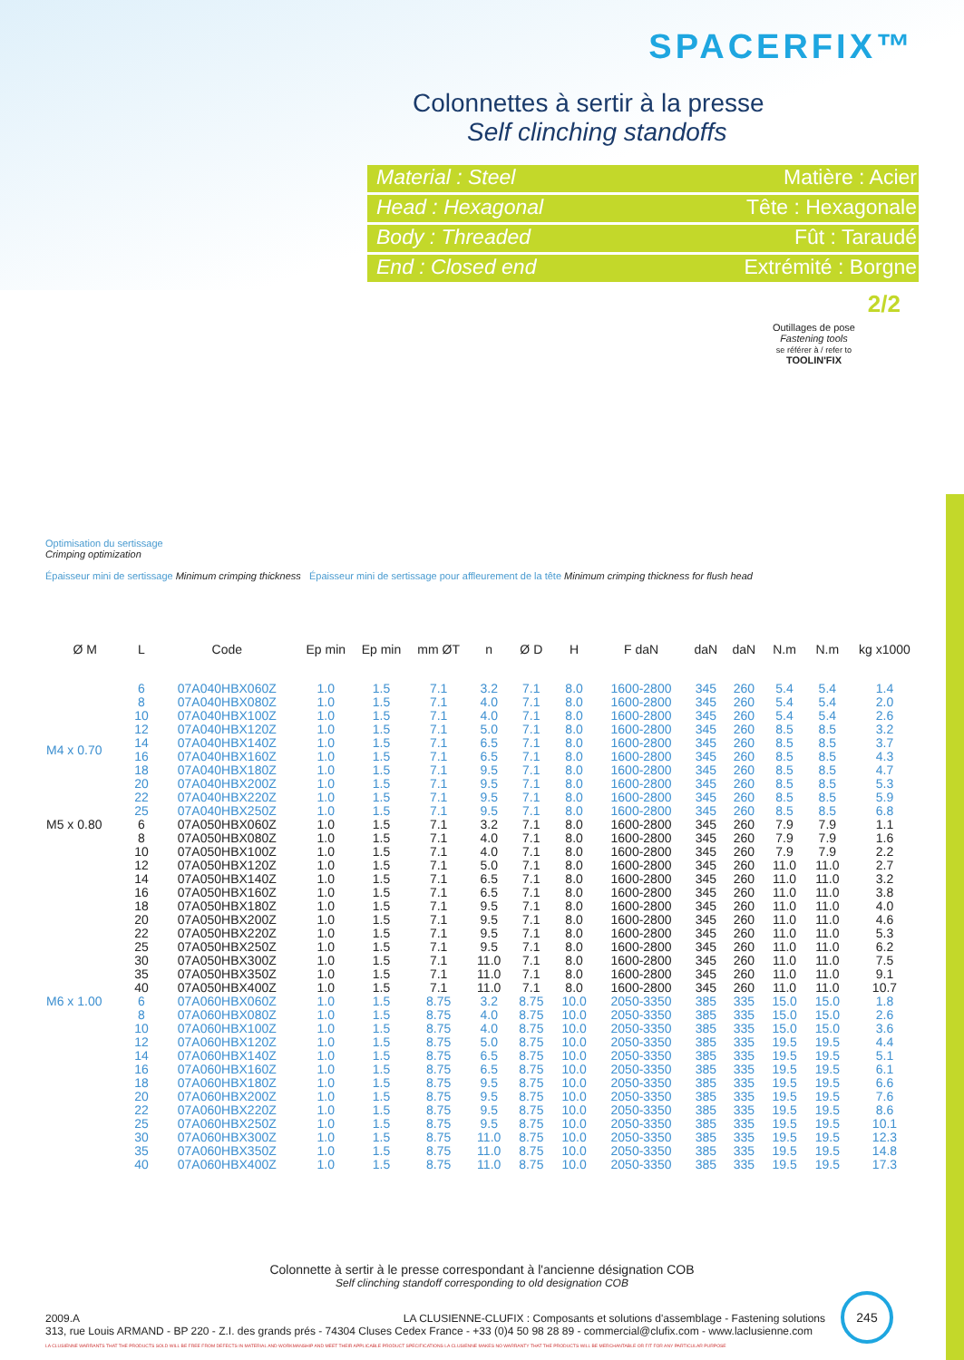SPACERFIX™
Colonnettes à sertir à la presse
Self clinching standoffs
Material : Steel Matière : Acier
Head : Hexagonal Tête : Hexagonale
Body : Threaded Fût : Taraudé
End : Closed end Extrémité : Borgne
2/2
Outillages de pose
Fastening tools
se référer à / refer to
TOOLIN'FIX
Optimisation du sertissage
Crimping optimization
Épaisseur mini de sertissage Minimum crimping thickness Épaisseur mini de sertissage pour affleurement de la tête Minimum crimping thickness for flush head
| Ø M | L | Code | Ep min | Ep min | mm ØT | n | Ø D | H | F daN | daN | daN | N.m | N.m | kg x1000 |
| --- | --- | --- | --- | --- | --- | --- | --- | --- | --- | --- | --- | --- | --- | --- |
| M4 x 0.70 | 6 8 10 12 14 16 18 20 22 25 | 07A040HBX060Z 07A040HBX080Z 07A040HBX100Z 07A040HBX120Z 07A040HBX140Z 07A040HBX160Z 07A040HBX180Z 07A040HBX200Z 07A040HBX220Z 07A040HBX250Z | 1.0 1.0 1.0 1.0 1.0 1.0 1.0 1.0 1.0 1.0 | 1.5 1.5 1.5 1.5 1.5 1.5 1.5 1.5 1.5 1.5 | 7.1 7.1 7.1 7.1 7.1 7.1 7.1 7.1 7.1 7.1 | 3.2 4.0 4.0 5.0 6.5 6.5 9.5 9.5 9.5 9.5 | 7.1 7.1 7.1 7.1 7.1 7.1 7.1 7.1 7.1 7.1 | 8.0 8.0 8.0 8.0 8.0 8.0 8.0 8.0 8.0 8.0 | 1600-2800 1600-2800 1600-2800 1600-2800 1600-2800 1600-2800 1600-2800 1600-2800 1600-2800 1600-2800 | 345 345 345 345 345 345 345 345 345 345 | 260 260 260 260 260 260 260 260 260 260 | 5.4 5.4 5.4 8.5 8.5 8.5 8.5 8.5 8.5 8.5 | 5.4 5.4 5.4 8.5 8.5 8.5 8.5 8.5 8.5 8.5 | 1.4 2.0 2.6 3.2 3.7 4.3 4.7 5.3 5.9 6.8 |
| M5 x 0.80 | 6 8 10 12 14 16 18 20 22 25 30 35 40 | 07A050HBX060Z 07A050HBX080Z 07A050HBX100Z 07A050HBX120Z 07A050HBX140Z 07A050HBX160Z 07A050HBX180Z 07A050HBX200Z 07A050HBX220Z 07A050HBX250Z 07A050HBX300Z 07A050HBX350Z 07A050HBX400Z | 1.0 1.0 1.0 1.0 1.0 1.0 1.0 1.0 1.0 1.0 1.0 1.0 1.0 | 1.5 1.5 1.5 1.5 1.5 1.5 1.5 1.5 1.5 1.5 1.5 1.5 1.5 | 7.1 7.1 7.1 7.1 7.1 7.1 7.1 7.1 7.1 7.1 7.1 7.1 7.1 | 3.2 4.0 4.0 5.0 6.5 6.5 9.5 9.5 9.5 9.5 11.0 11.0 11.0 | 7.1 7.1 7.1 7.1 7.1 7.1 7.1 7.1 7.1 7.1 7.1 7.1 7.1 | 8.0 8.0 8.0 8.0 8.0 8.0 8.0 8.0 8.0 8.0 8.0 8.0 8.0 | 1600-2800 1600-2800 1600-2800 1600-2800 1600-2800 1600-2800 1600-2800 1600-2800 1600-2800 1600-2800 1600-2800 1600-2800 1600-2800 | 345 345 345 345 345 345 345 345 345 345 345 345 345 | 260 260 260 260 260 260 260 260 260 260 260 260 260 | 7.9 7.9 7.9 11.0 11.0 11.0 11.0 11.0 11.0 11.0 11.0 11.0 11.0 | 7.9 7.9 7.9 11.0 11.0 11.0 11.0 11.0 11.0 11.0 11.0 11.0 11.0 | 1.1 1.6 2.2 2.7 3.2 3.8 4.0 4.6 5.3 6.2 7.5 9.1 10.7 |
| M6 x 1.00 | 6 8 10 12 14 16 18 20 22 25 30 35 40 | 07A060HBX060Z 07A060HBX080Z 07A060HBX100Z 07A060HBX120Z 07A060HBX140Z 07A060HBX160Z 07A060HBX180Z 07A060HBX200Z 07A060HBX220Z 07A060HBX250Z 07A060HBX300Z 07A060HBX350Z 07A060HBX400Z | 1.0 1.0 1.0 1.0 1.0 1.0 1.0 1.0 1.0 1.0 1.0 1.0 1.0 | 1.5 1.5 1.5 1.5 1.5 1.5 1.5 1.5 1.5 1.5 1.5 1.5 1.5 | 8.75 8.75 8.75 8.75 8.75 8.75 8.75 8.75 8.75 8.75 8.75 8.75 8.75 | 3.2 4.0 4.0 5.0 6.5 6.5 9.5 9.5 9.5 9.5 11.0 11.0 11.0 | 8.75 8.75 8.75 8.75 8.75 8.75 8.75 8.75 8.75 8.75 8.75 8.75 8.75 | 10.0 10.0 10.0 10.0 10.0 10.0 10.0 10.0 10.0 10.0 10.0 10.0 10.0 | 2050-3350 2050-3350 2050-3350 2050-3350 2050-3350 2050-3350 2050-3350 2050-3350 2050-3350 2050-3350 2050-3350 2050-3350 2050-3350 | 385 385 385 385 385 385 385 385 385 385 385 385 385 | 335 335 335 335 335 335 335 335 335 335 335 335 335 | 15.0 15.0 15.0 19.5 19.5 19.5 19.5 19.5 19.5 19.5 19.5 19.5 19.5 | 15.0 15.0 15.0 19.5 19.5 19.5 19.5 19.5 19.5 19.5 19.5 19.5 19.5 | 1.8 2.6 3.6 4.4 5.1 6.1 6.6 7.6 8.6 10.1 12.3 14.8 17.3 |
Colonnette à sertir à le presse correspondant à l'ancienne désignation COB
Self clinching standoff corresponding to old designation COB
2009.A LA CLUSIENNE-CLUFIX : Composants et solutions d'assemblage - Fastening solutions
313, rue Louis ARMAND - BP 220 - Z.I. des grands prés - 74304 Cluses Cedex France - +33 (0)4 50 98 28 89 - commercial@clufix.com - www.laclusienne.com
LA CLUSIENNE WARRANTS THAT THE PRODUCTS SOLD WILL BE FREE FROM DEFECTS IN MATERIAL AND WORKMANSHIP AND MEET THEIR APPLICABLE PRODUCT SPECIFICATIONS LA CLUSIENNE MAKES NO WARRANTY THAT THE PRODUCTS WILL BE MERCHANTABLE OR FIT FOR ANY PARTICULAR PURPOSE
245